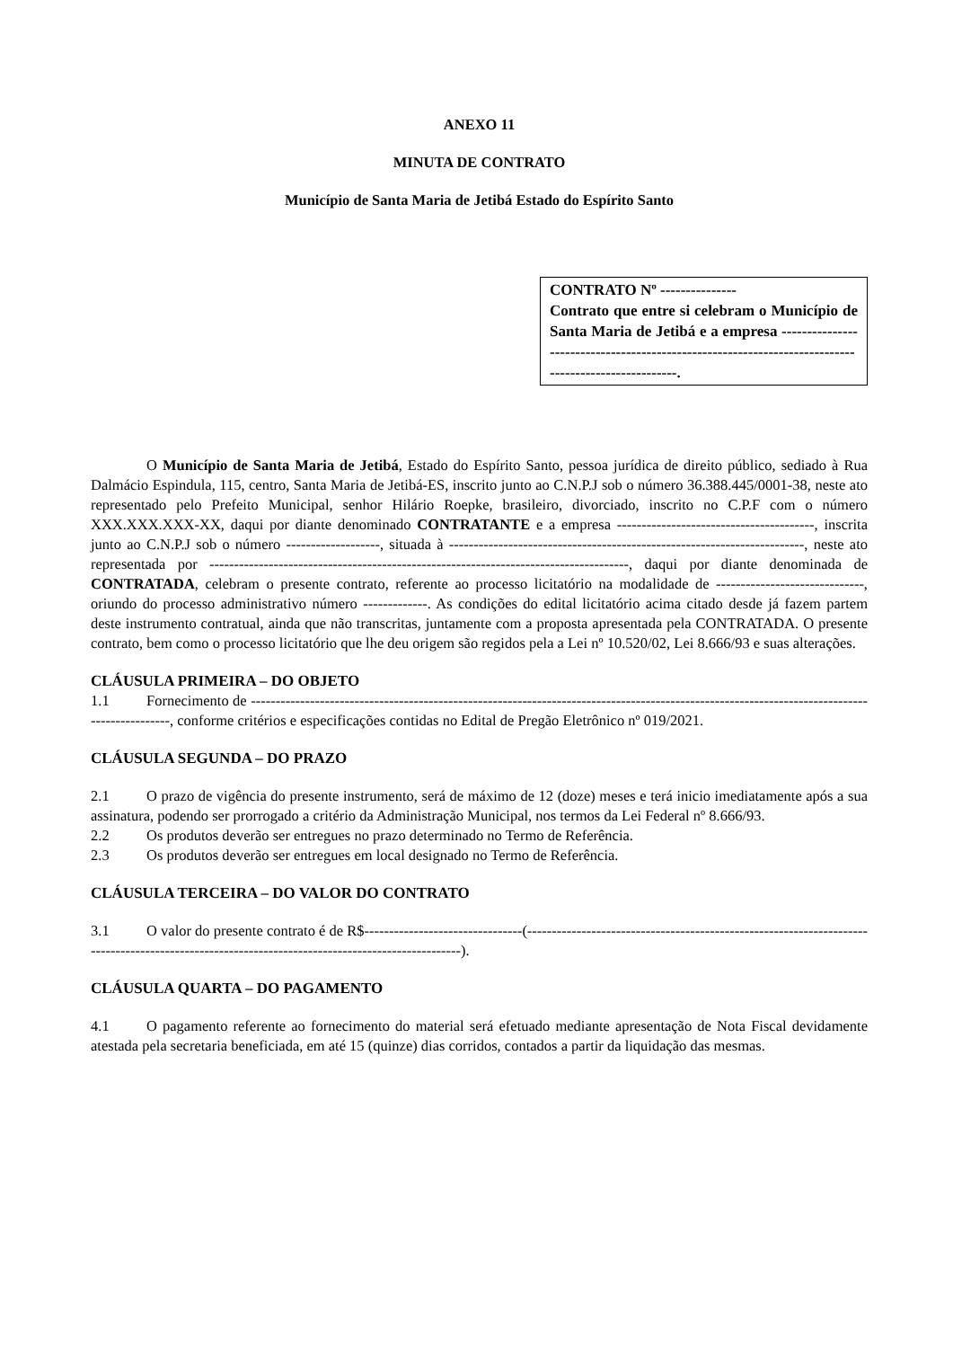ANEXO 11
MINUTA DE CONTRATO
Município de Santa Maria de Jetibá Estado do Espírito Santo
CONTRATO Nº ---------------
Contrato que entre si celebram o Município de Santa Maria de Jetibá e a empresa ----------------------------------------------------------------------------------------------------.
O Município de Santa Maria de Jetibá, Estado do Espírito Santo, pessoa jurídica de direito público, sediado à Rua Dalmácio Espindula, 115, centro, Santa Maria de Jetibá-ES, inscrito junto ao C.N.P.J sob o número 36.388.445/0001-38, neste ato representado pelo Prefeito Municipal, senhor Hilário Roepke, brasileiro, divorciado, inscrito no C.P.F com o número XXX.XXX.XXX-XX, daqui por diante denominado CONTRATANTE e a empresa ----------------------------------------, inscrita junto ao C.N.P.J sob o número -------------------, situada à ------------------------------------------------------------------------, neste ato representada por -------------------------------------------------------------------------------------, daqui por diante denominada de CONTRATADA, celebram o presente contrato, referente ao processo licitatório na modalidade de ------------------------------, oriundo do processo administrativo número -------------. As condições do edital licitatório acima citado desde já fazem partem deste instrumento contratual, ainda que não transcritas, juntamente com a proposta apresentada pela CONTRATADA. O presente contrato, bem como o processo licitatório que lhe deu origem são regidos pela a Lei nº 10.520/02, Lei 8.666/93 e suas alterações.
CLÁUSULA PRIMEIRA – DO OBJETO
1.1 Fornecimento de ---------------------------------------------------------------------------------------------------------------------------------------------, conforme critérios e especificações contidas no Edital de Pregão Eletrônico nº 019/2021.
CLÁUSULA SEGUNDA – DO PRAZO
2.1 O prazo de vigência do presente instrumento, será de máximo de 12 (doze) meses e terá inicio imediatamente após a sua assinatura, podendo ser prorrogado a critério da Administração Municipal, nos termos da Lei Federal nº 8.666/93.
2.2 Os produtos deverão ser entregues no prazo determinado no Termo de Referência.
2.3 Os produtos deverão ser entregues em local designado no Termo de Referência.
CLÁUSULA TERCEIRA – DO VALOR DO CONTRATO
3.1 O valor do presente contrato é de R$--------------------------------(------------------------------------------------------------------------------------------------------------------------------------------------).
CLÁUSULA QUARTA – DO PAGAMENTO
4.1 O pagamento referente ao fornecimento do material será efetuado mediante apresentação de Nota Fiscal devidamente atestada pela secretaria beneficiada, em até 15 (quinze) dias corridos, contados a partir da liquidação das mesmas.